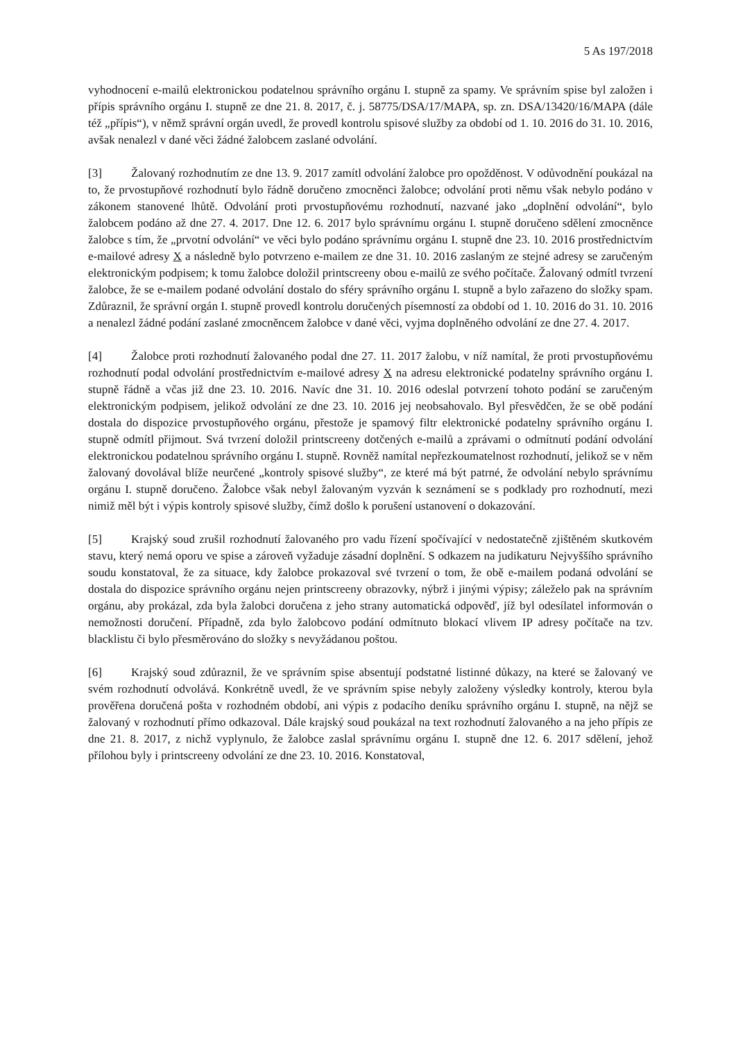5 As 197/2018
vyhodnocení e-mailů elektronickou podatelnou správního orgánu I. stupně za spamy. Ve správním spise byl založen i přípis správního orgánu I. stupně ze dne 21. 8. 2017, č. j. 58775/DSA/17/MAPA, sp. zn. DSA/13420/16/MAPA (dále též „přípis“), v němž správní orgán uvedl, že provedl kontrolu spisové služby za období od 1. 10. 2016 do 31. 10. 2016, avšak nenalezl v dané věci žádné žalobcem zaslané odvolání.
[3] Žalovaný rozhodnutím ze dne 13. 9. 2017 zamítl odvolání žalobce pro opožděnost. V odůvodnění poukázal na to, že prvostupňové rozhodnutí bylo řádně doručeno zmocněnci žalobce; odvolání proti němu však nebylo podáno v zákonem stanovené lhůtě. Odvolání proti prvostupňovému rozhodnutí, nazvané jako „doplnění odvolání“, bylo žalobcem podáno až dne 27. 4. 2017. Dne 12. 6. 2017 bylo správnímu orgánu I. stupně doručeno sdělení zmocněnce žalobce s tím, že „prvotní odvolání“ ve věci bylo podáno správnímu orgánu I. stupně dne 23. 10. 2016 prostřednictvím e-mailové adresy X a následně bylo potvrzeno e-mailem ze dne 31. 10. 2016 zaslaným ze stejné adresy se zaručeným elektronickým podpisem; k tomu žalobce doložil printscreeny obou e-mailů ze svého počítače. Žalovaný odmítl tvrzení žalobce, že se e-mailem podané odvolání dostalo do sféry správního orgánu I. stupně a bylo zařazeno do složky spam. Zdůraznil, že správní orgán I. stupně provedl kontrolu doručených písemností za období od 1. 10. 2016 do 31. 10. 2016 a nenalezl žádné podání zaslané zmocněncem žalobce v dané věci, vyjma doplněného odvolání ze dne 27. 4. 2017.
[4] Žalobce proti rozhodnutí žalovaného podal dne 27. 11. 2017 žalobu, v níž namítal, že proti prvostupňovému rozhodnutí podal odvolání prostřednictvím e-mailové adresy X na adresu elektronické podatelny správního orgánu I. stupně řádně a včas již dne 23. 10. 2016. Navíc dne 31. 10. 2016 odeslal potvrzení tohoto podání se zaručeným elektronickým podpisem, jelikož odvolání ze dne 23. 10. 2016 jej neobsahovalo. Byl přesvědčen, že se obě podání dostala do dispozice prvostupňového orgánu, přestože je spamový filtr elektronické podatelny správního orgánu I. stupně odmítl přijmout. Svá tvrzení doložil printscreeny dotčených e-mailů a zprávami o odmítnutí podání odvolání elektronickou podatelnou správního orgánu I. stupně. Rovněž namítal nepřezkoumatelnost rozhodnutí, jelikož se v něm žalovaný dovolával blíže neurčené „kontroly spisové služby“, ze které má být patrné, že odvolání nebylo správnímu orgánu I. stupně doručeno. Žalobce však nebyl žalovaným vyzván k seznámení se s podklady pro rozhodnutí, mezi nimiž měl být i výpis kontroly spisové služby, čímž došlo k porušení ustanovení o dokazování.
[5] Krajský soud zrušil rozhodnutí žalovaného pro vadu řízení spočívající v nedostatečně zjištěném skutkovém stavu, který nemá oporu ve spise a zároveň vyžaduje zásadní doplnění. S odkazem na judikaturu Nejvyššího správního soudu konstatoval, že za situace, kdy žalobce prokazoval své tvrzení o tom, že obě e-mailem podaná odvolání se dostala do dispozice správního orgánu nejen printscreeny obrazovky, nýbrž i jinými výpisy; záleželo pak na správním orgánu, aby prokázal, zda byla žalobci doručena z jeho strany automatická odpověď, jíž byl odesílatel informován o nemožnosti doručení. Případně, zda bylo žalobcovo podání odmítnuto blokací vlivem IP adresy počítače na tzv. blacklistu či bylo přesměrováno do složky s nevyžádanou poštou.
[6] Krajský soud zdůraznil, že ve správním spise absentují podstatné listinné důkazy, na které se žalovaný ve svém rozhodnutí odvolává. Konkrétně uvedl, že ve správním spise nebyly založeny výsledky kontroly, kterou byla prověřena doručená pošta v rozhodném období, ani výpis z podacího deníku správního orgánu I. stupně, na nějž se žalovaný v rozhodnutí přímo odkazoval. Dále krajský soud poukázal na text rozhodnutí žalovaného a na jeho přípis ze dne 21. 8. 2017, z nichž vyplynulo, že žalobce zaslal správnímu orgánu I. stupně dne 12. 6. 2017 sdělení, jehož přílohou byly i printscreeny odvolání ze dne 23. 10. 2016. Konstatoval,